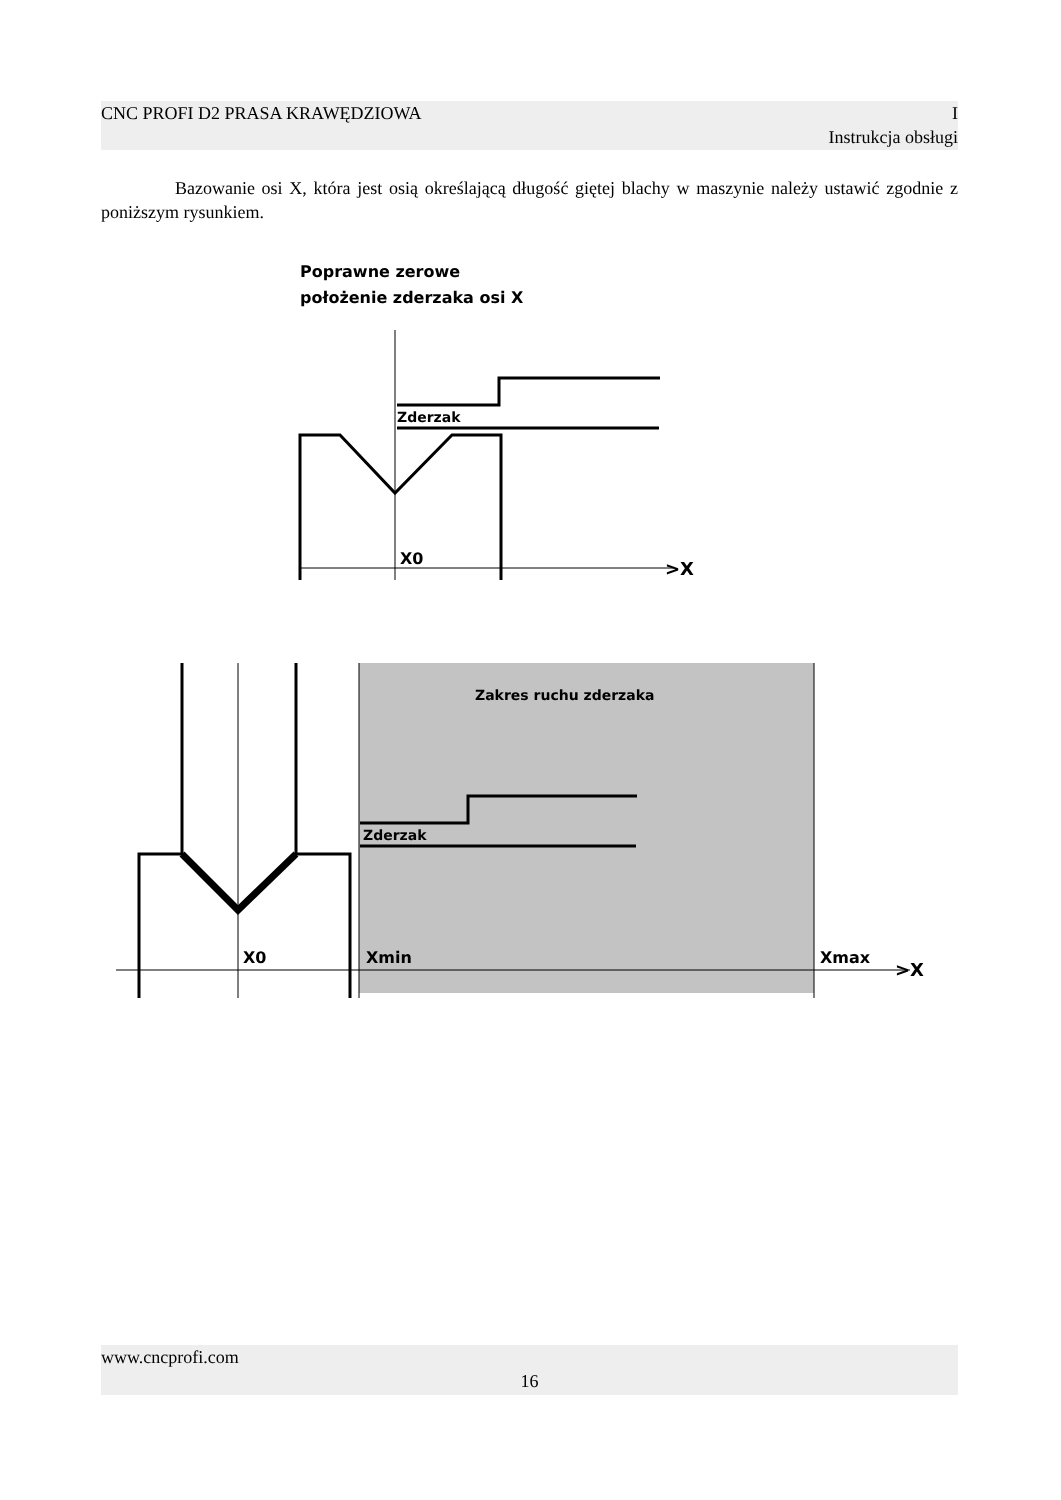CNC PROFI D2 PRASA KRAWĘDZIOWA I
Instrukcja obsługi
Bazowanie osi X, która jest osią określającą długość giętej blachy w maszynie należy ustawić zgodnie z poniższym rysunkiem.
Poprawne zerowe
położenie zderzaka osi X
X0
Zderzak
>X
Zakres ruchu zderzaka
Zderzak
X0
Xmin
Xmax
>X
www.cncprofi.com
16